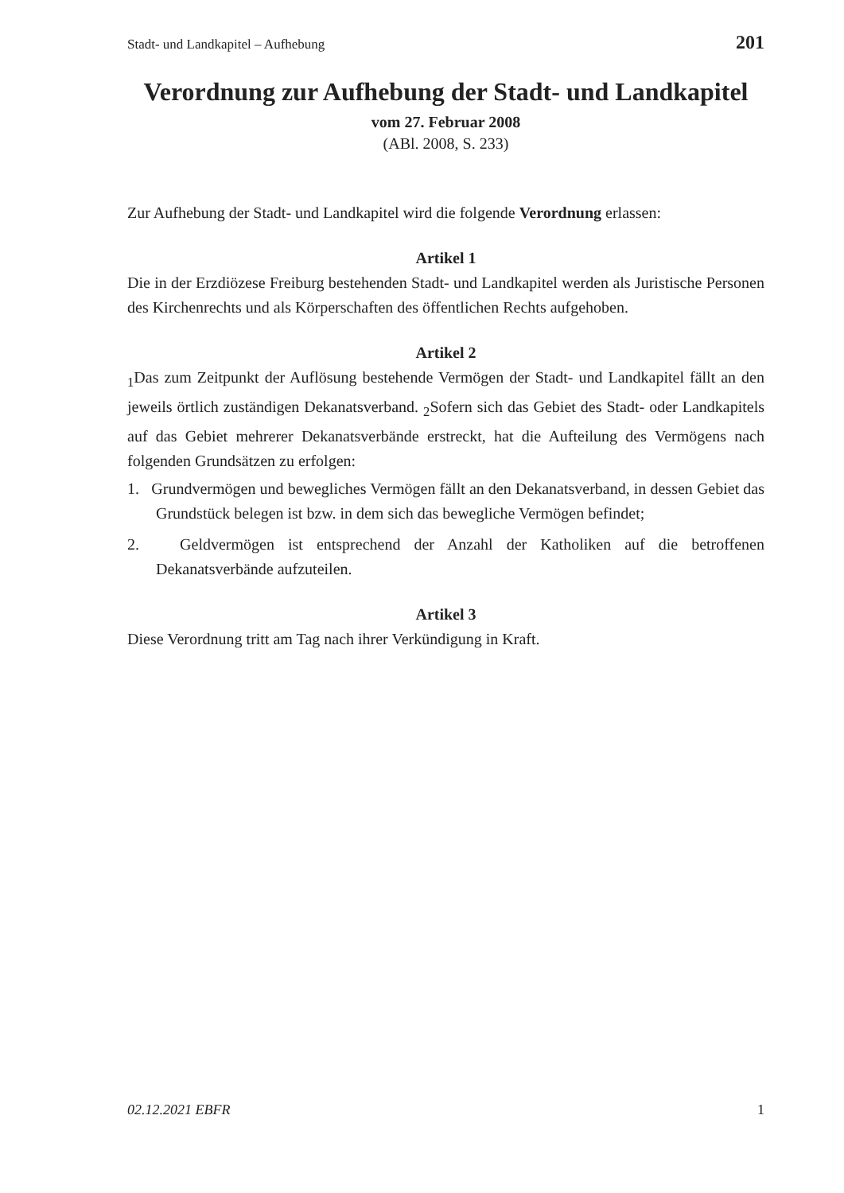Stadt- und Landkapitel – Aufhebung 201
Verordnung zur Aufhebung der Stadt- und Landkapitel
vom 27. Februar 2008
(ABl. 2008, S. 233)
Zur Aufhebung der Stadt- und Landkapitel wird die folgende Verordnung erlassen:
Artikel 1
Die in der Erzdiözese Freiburg bestehenden Stadt- und Landkapitel werden als Juristische Personen des Kirchenrechts und als Körperschaften des öffentlichen Rechts aufgehoben.
Artikel 2
<sub>1</sub>Das zum Zeitpunkt der Auflösung bestehende Vermögen der Stadt- und Landkapitel fällt an den jeweils örtlich zuständigen Dekanatsverband. <sub>2</sub>Sofern sich das Gebiet des Stadt- oder Landkapitels auf das Gebiet mehrerer Dekanatsverbände erstreckt, hat die Aufteilung des Vermögens nach folgenden Grundsätzen zu erfolgen:
1. Grundvermögen und bewegliches Vermögen fällt an den Dekanatsverband, in dessen Gebiet das Grundstück belegen ist bzw. in dem sich das bewegliche Vermögen befindet;
2. Geldvermögen ist entsprechend der Anzahl der Katholiken auf die betroffenen Dekanatsverbände aufzuteilen.
Artikel 3
Diese Verordnung tritt am Tag nach ihrer Verkündigung in Kraft.
02.12.2021 EBFR 1